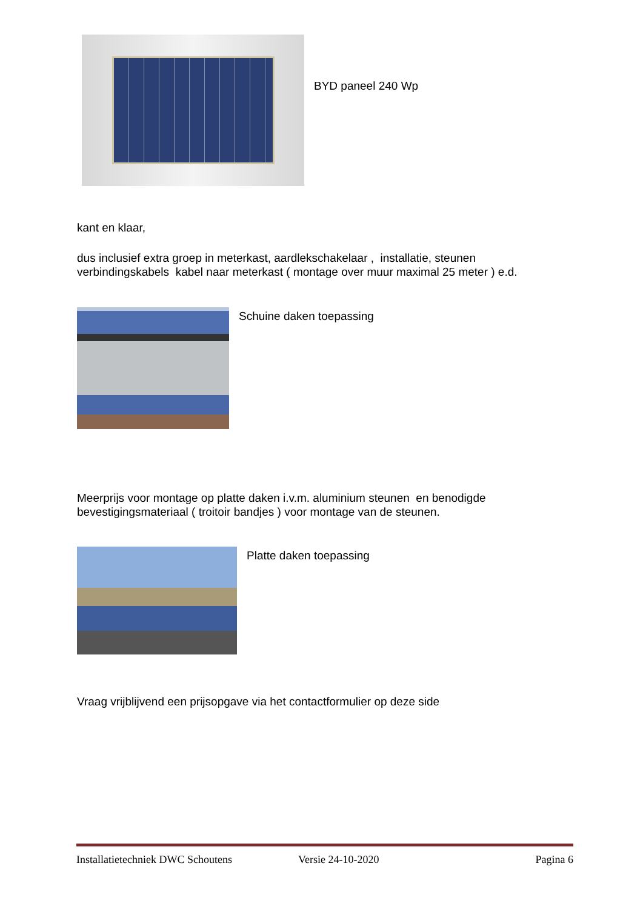BYD paneel 240 Wp
kant en klaar,
dus inclusief extra groep in meterkast, aardlekschakelaar , installatie, steunen verbindingskabels kabel naar meterkast ( montage over muur maximal 25 meter ) e.d.
Schuine daken toepassing
Meerprijs voor montage op platte daken i.v.m. aluminium steunen en benodigde bevestigingsmateriaal ( troitoir bandjes ) voor montage van de steunen.
Platte daken toepassing
Vraag vrijblijvend een prijsopgave via het contactformulier op deze side
Installatietechniek DWC Schoutens Versie 24-10-2020 Pagina 6